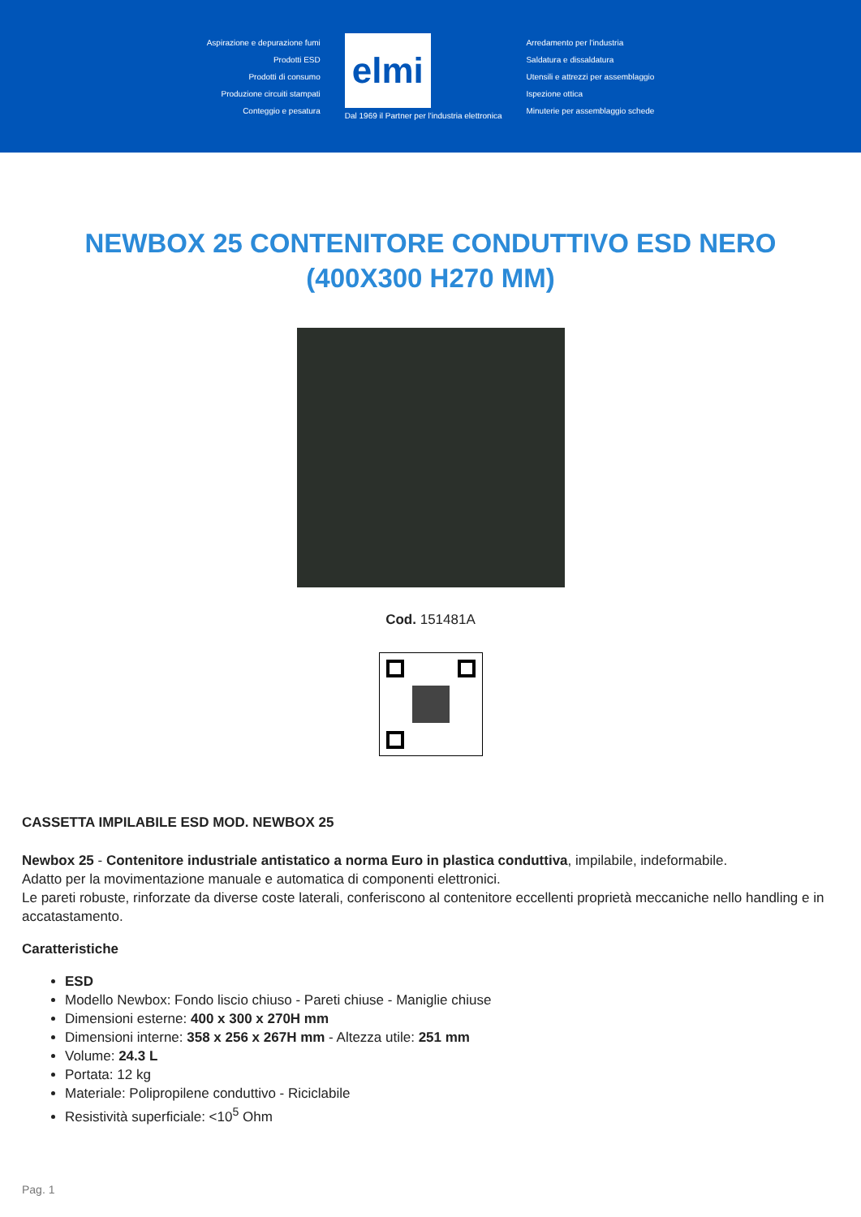Aspirazione e depurazione fumi
Prodotti ESD
Prodotti di consumo
Produzione circuiti stampati
Conteggio e pesatura
elmi
Dal 1969 il Partner per l'industria elettronica
Arredamento per l'industria
Saldatura e dissaldatura
Utensili e attrezzi per assemblaggio
Ispezione ottica
Minuterie per assemblaggio schede
NEWBOX 25 CONTENITORE CONDUTTIVO ESD NERO (400X300 H270 MM)
Cod. 151481A
CASSETTA IMPILABILE ESD MOD. NEWBOX 25
Newbox 25 - Contenitore industriale antistatico a norma Euro in plastica conduttiva, impilabile, indeformabile.
Adatto per la movimentazione manuale e automatica di componenti elettronici.
Le pareti robuste, rinforzate da diverse coste laterali, conferiscono al contenitore eccellenti proprietà meccaniche nello handling e in accatastamento.
Caratteristiche
ESD
Modello Newbox: Fondo liscio chiuso - Pareti chiuse - Maniglie chiuse
Dimensioni esterne: 400 x 300 x 270H mm
Dimensioni interne: 358 x 256 x 267H mm - Altezza utile: 251 mm
Volume: 24.3 L
Portata: 12 kg
Materiale: Polipropilene conduttivo - Riciclabile
Resistività superficiale: <10<sup>5</sup> Ohm
Pag. 1